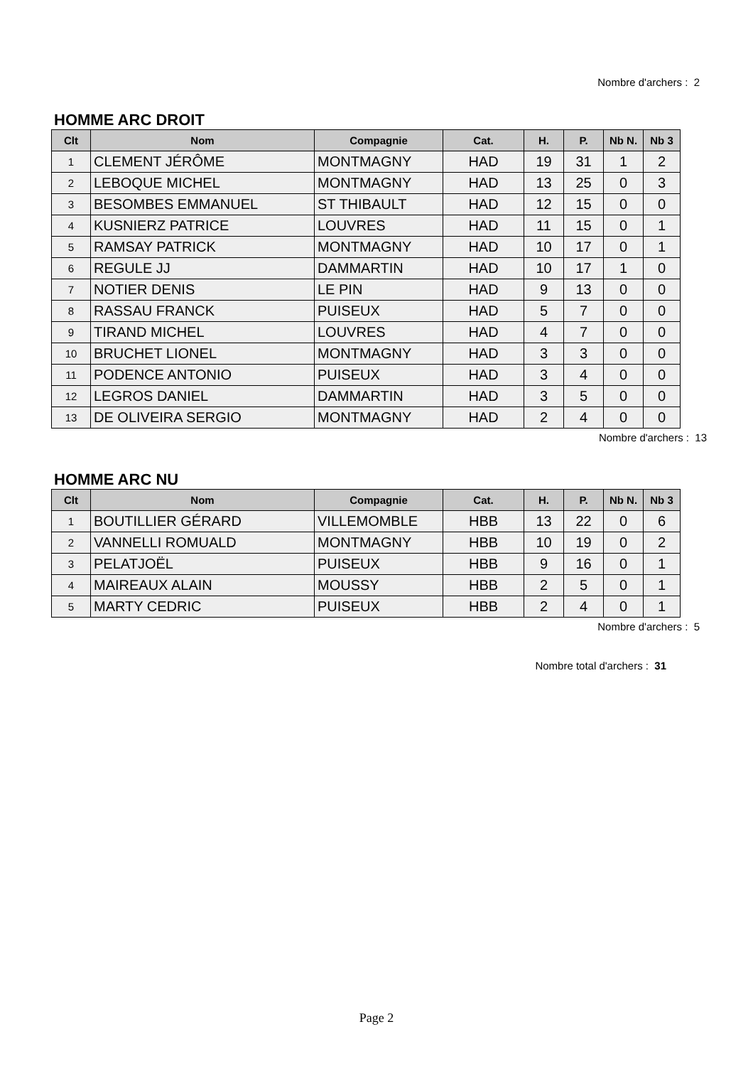Nombre d'archers : 2
HOMME ARC DROIT
| Clt | Nom | Compagnie | Cat. | H. | P. | Nb N. | Nb 3 |
| --- | --- | --- | --- | --- | --- | --- | --- |
| 1 | CLEMENT JÉRÔME | MONTMAGNY | HAD | 19 | 31 | 1 | 2 |
| 2 | LEBOQUE MICHEL | MONTMAGNY | HAD | 13 | 25 | 0 | 3 |
| 3 | BESOMBES EMMANUEL | ST THIBAULT | HAD | 12 | 15 | 0 | 0 |
| 4 | KUSNIERZ PATRICE | LOUVRES | HAD | 11 | 15 | 0 | 1 |
| 5 | RAMSAY PATRICK | MONTMAGNY | HAD | 10 | 17 | 0 | 1 |
| 6 | REGULE JJ | DAMMARTIN | HAD | 10 | 17 | 1 | 0 |
| 7 | NOTIER DENIS | LE PIN | HAD | 9 | 13 | 0 | 0 |
| 8 | RASSAU FRANCK | PUISEUX | HAD | 5 | 7 | 0 | 0 |
| 9 | TIRAND MICHEL | LOUVRES | HAD | 4 | 7 | 0 | 0 |
| 10 | BRUCHET LIONEL | MONTMAGNY | HAD | 3 | 3 | 0 | 0 |
| 11 | PODENCE ANTONIO | PUISEUX | HAD | 3 | 4 | 0 | 0 |
| 12 | LEGROS DANIEL | DAMMARTIN | HAD | 3 | 5 | 0 | 0 |
| 13 | DE OLIVEIRA SERGIO | MONTMAGNY | HAD | 2 | 4 | 0 | 0 |
Nombre d'archers : 13
HOMME ARC NU
| Clt | Nom | Compagnie | Cat. | H. | P. | Nb N. | Nb 3 |
| --- | --- | --- | --- | --- | --- | --- | --- |
| 1 | BOUTILLIER GÉRARD | VILLEMOMBLE | HBB | 13 | 22 | 0 | 6 |
| 2 | VANNELLI ROMUALD | MONTMAGNY | HBB | 10 | 19 | 0 | 2 |
| 3 | PELATJOËL | PUISEUX | HBB | 9 | 16 | 0 | 1 |
| 4 | MAIREAUX ALAIN | MOUSSY | HBB | 2 | 5 | 0 | 1 |
| 5 | MARTY CEDRIC | PUISEUX | HBB | 2 | 4 | 0 | 1 |
Nombre d'archers : 5
Nombre total d'archers : 31
Page 2